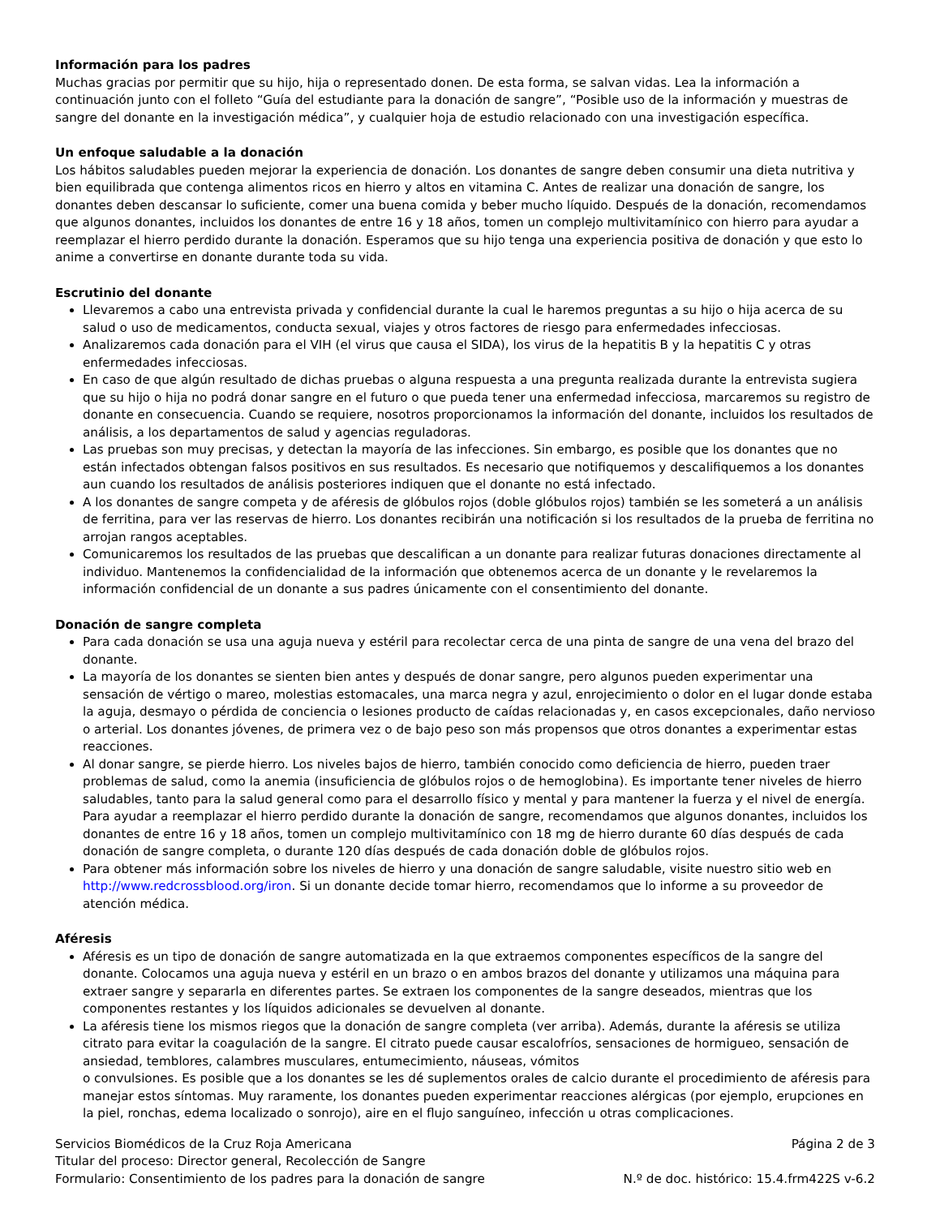Información para los padres
Muchas gracias por permitir que su hijo, hija o representado donen. De esta forma, se salvan vidas. Lea la información a continuación junto con el folleto “Guía del estudiante para la donación de sangre”, “Posible uso de la información y muestras de sangre del donante en la investigación médica”, y cualquier hoja de estudio relacionado con una investigación específica.
Un enfoque saludable a la donación
Los hábitos saludables pueden mejorar la experiencia de donación. Los donantes de sangre deben consumir una dieta nutritiva y bien equilibrada que contenga alimentos ricos en hierro y altos en vitamina C. Antes de realizar una donación de sangre, los donantes deben descansar lo suficiente, comer una buena comida y beber mucho líquido. Después de la donación, recomendamos que algunos donantes, incluidos los donantes de entre 16 y 18 años, tomen un complejo multivitamínico con hierro para ayudar a reemplazar el hierro perdido durante la donación. Esperamos que su hijo tenga una experiencia positiva de donación y que esto lo anime a convertirse en donante durante toda su vida.
Escrutinio del donante
Llevaremos a cabo una entrevista privada y confidencial durante la cual le haremos preguntas a su hijo o hija acerca de su salud o uso de medicamentos, conducta sexual, viajes y otros factores de riesgo para enfermedades infecciosas.
Analizaremos cada donación para el VIH (el virus que causa el SIDA), los virus de la hepatitis B y la hepatitis C y otras enfermedades infecciosas.
En caso de que algún resultado de dichas pruebas o alguna respuesta a una pregunta realizada durante la entrevista sugiera que su hijo o hija no podrá donar sangre en el futuro o que pueda tener una enfermedad infecciosa, marcaremos su registro de donante en consecuencia. Cuando se requiere, nosotros proporcionamos la información del donante, incluidos los resultados de análisis, a los departamentos de salud y agencias reguladoras.
Las pruebas son muy precisas, y detectan la mayoría de las infecciones. Sin embargo, es posible que los donantes que no están infectados obtengan falsos positivos en sus resultados. Es necesario que notifiquemos y descalifiquemos a los donantes aun cuando los resultados de análisis posteriores indiquen que el donante no está infectado.
A los donantes de sangre competa y de aféresis de glóbulos rojos (doble glóbulos rojos) también se les someterá a un análisis de ferritina, para ver las reservas de hierro. Los donantes recibirán una notificación si los resultados de la prueba de ferritina no arrojan rangos aceptables.
Comunicaremos los resultados de las pruebas que descalifican a un donante para realizar futuras donaciones directamente al individuo. Mantenemos la confidencialidad de la información que obtenemos acerca de un donante y le revelaremos la información confidencial de un donante a sus padres únicamente con el consentimiento del donante.
Donación de sangre completa
Para cada donación se usa una aguja nueva y estéril para recolectar cerca de una pinta de sangre de una vena del brazo del donante.
La mayoría de los donantes se sienten bien antes y después de donar sangre, pero algunos pueden experimentar una sensación de vértigo o mareo, molestias estomacales, una marca negra y azul, enrojecimiento o dolor en el lugar donde estaba la aguja, desmayo o pérdida de conciencia o lesiones producto de caídas relacionadas y, en casos excepcionales, daño nervioso o arterial. Los donantes jóvenes, de primera vez o de bajo peso son más propensos que otros donantes a experimentar estas reacciones.
Al donar sangre, se pierde hierro. Los niveles bajos de hierro, también conocido como deficiencia de hierro, pueden traer problemas de salud, como la anemia (insuficiencia de glóbulos rojos o de hemoglobina). Es importante tener niveles de hierro saludables, tanto para la salud general como para el desarrollo físico y mental y para mantener la fuerza y el nivel de energía. Para ayudar a reemplazar el hierro perdido durante la donación de sangre, recomendamos que algunos donantes, incluidos los donantes de entre 16 y 18 años, tomen un complejo multivitamínico con 18 mg de hierro durante 60 días después de cada donación de sangre completa, o durante 120 días después de cada donación doble de glóbulos rojos.
Para obtener más información sobre los niveles de hierro y una donación de sangre saludable, visite nuestro sitio web en http://www.redcrossblood.org/iron. Si un donante decide tomar hierro, recomendamos que lo informe a su proveedor de atención médica.
Aféresis
Aféresis es un tipo de donación de sangre automatizada en la que extraemos componentes específicos de la sangre del donante. Colocamos una aguja nueva y estéril en un brazo o en ambos brazos del donante y utilizamos una máquina para extraer sangre y separarla en diferentes partes. Se extraen los componentes de la sangre deseados, mientras que los componentes restantes y los líquidos adicionales se devuelven al donante.
La aféresis tiene los mismos riegos que la donación de sangre completa (ver arriba). Además, durante la aféresis se utiliza citrato para evitar la coagulación de la sangre. El citrato puede causar escalofríos, sensaciones de hormigueo, sensación de ansiedad, temblores, calambres musculares, entumecimiento, náuseas, vómitos
o convulsiones. Es posible que a los donantes se les dé suplementos orales de calcio durante el procedimiento de aféresis para manejar estos síntomas. Muy raramente, los donantes pueden experimentar reacciones alérgicas (por ejemplo, erupciones en la piel, ronchas, edema localizado o sonrojo), aire en el flujo sanguíneo, infección u otras complicaciones.
Servicios Biomédicos de la Cruz Roja Americana Página 2 de 3
Titular del proceso: Director general, Recolección de Sangre
Formulario: Consentimiento de los padres para la donación de sangre N.º de doc. histórico: 15.4.frm422S v-6.2